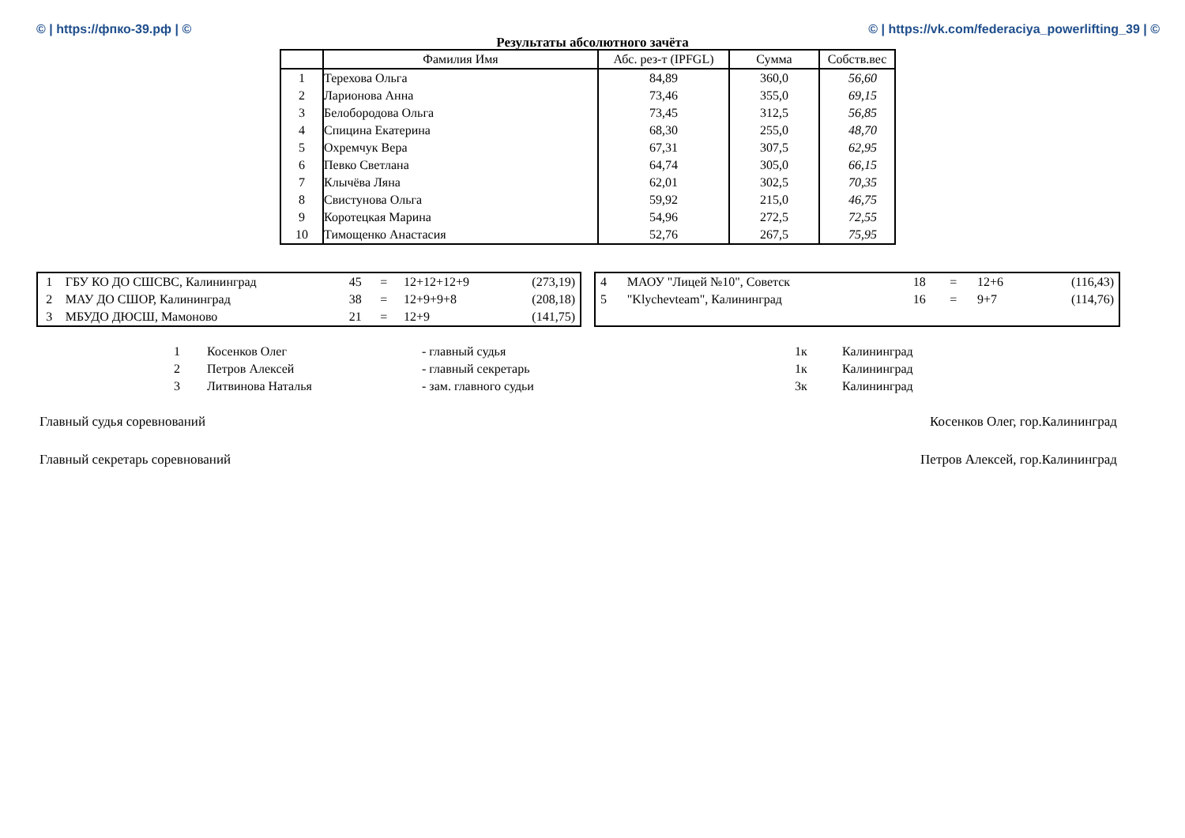© | https://фпко-39.рф | © © | https://vk.com/federaciya_powerlifting_39 | ©
Результаты абсолютного зачёта
| | Фамилия Имя | Абс. рез-т (IPFGL) | Сумма | Собств.вес |
| --- | --- | --- | --- | --- |
| 1 | Терехова Ольга | 84,89 | 360,0 | 56,60 |
| 2 | Ларионова Анна | 73,46 | 355,0 | 69,15 |
| 3 | Белобородова Ольга | 73,45 | 312,5 | 56,85 |
| 4 | Спицина Екатерина | 68,30 | 255,0 | 48,70 |
| 5 | Охремчук Вера | 67,31 | 307,5 | 62,95 |
| 6 | Певко Светлана | 64,74 | 305,0 | 66,15 |
| 7 | Клычёва Ляна | 62,01 | 302,5 | 70,35 |
| 8 | Свистунова Ольга | 59,92 | 215,0 | 46,75 |
| 9 | Коротецкая Марина | 54,96 | 272,5 | 72,55 |
| 10 | Тимощенко Анастасия | 52,76 | 267,5 | 75,95 |
| 1 | ГБУ КО ДО СШСВС, Калининград | 45 | = | 12+12+12+9 | (273,19) |
| 2 | МАУ ДО СШОР, Калининград | 38 | = | 12+9+9+8 | (208,18) |
| 3 | МБУДО ДЮСШ, Мамоново | 21 | = | 12+9 | (141,75) |
| 4 | МАОУ "Лицей №10", Советск | 18 | = | 12+6 | (116,43) |
| 5 | "Klychevteam", Калининград | 16 | = | 9+7 | (114,76) |
| 1 | Косенков Олег | - главный судья | 1к | Калининград |
| 2 | Петров Алексей | - главный секретарь | 1к | Калининград |
| 3 | Литвинова Наталья | - зам. главного судьи | 3к | Калининград |
Главный судья соревнований Косенков Олег, гор.Калининград
Главный секретарь соревнований Петров Алексей, гор.Калининград